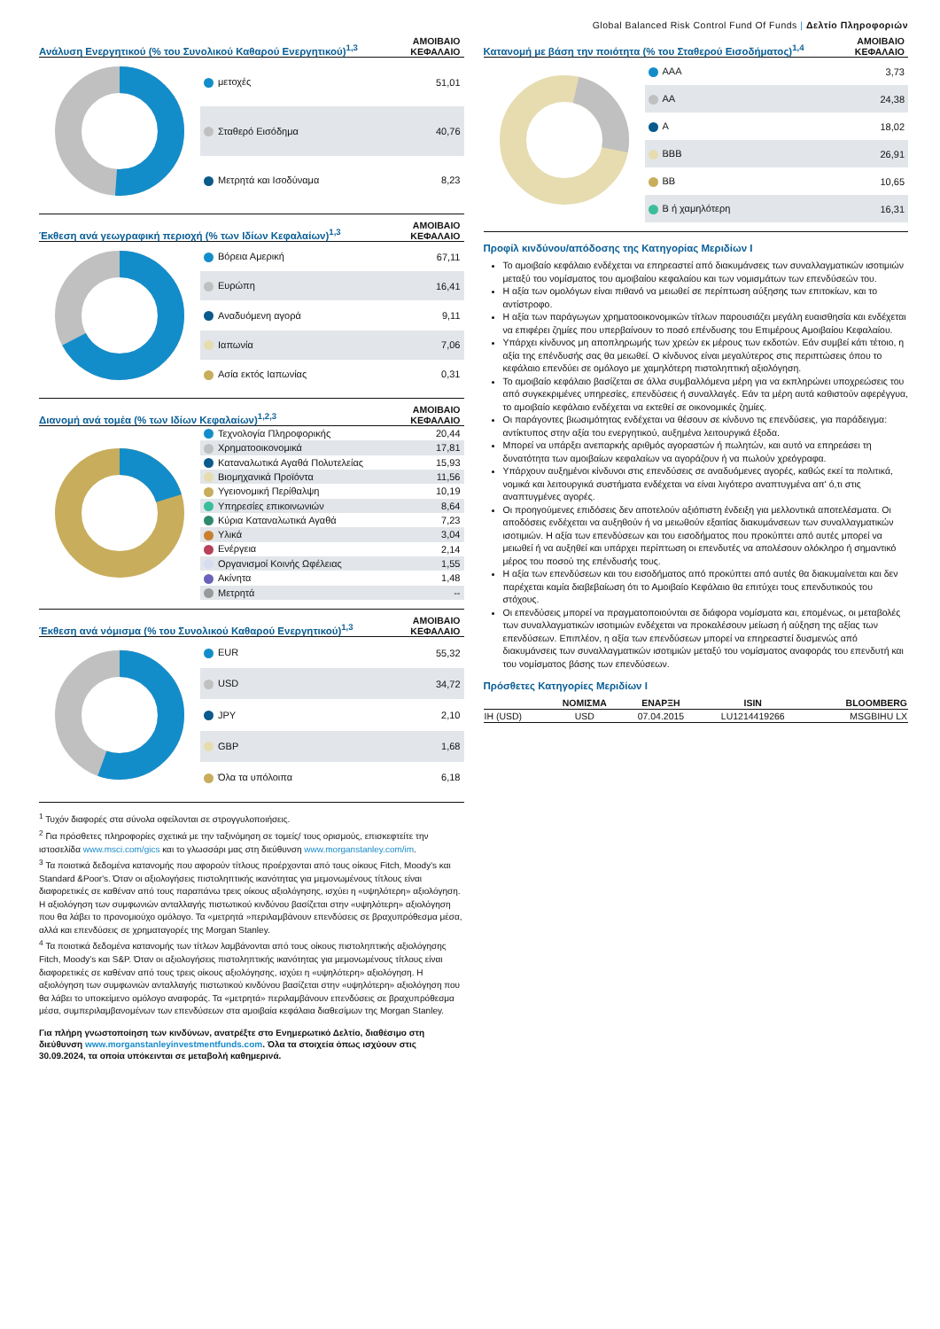Global Balanced Risk Control Fund Of Funds | Δελτίο Πληροφοριών
Ανάλυση Ενεργητικού (% του Συνολικού Καθαρού Ενεργητικού)<sup>1,3</sup>
ΑΜΟΙΒΑΙΟ
ΚΕΦΑΛΑΙΟ
| μετοχές | 51,01 |
| Σταθερό Εισόδημα | 40,76 |
| Μετρητά και Ισοδύναμα | 8,23 |
Έκθεση ανά γεωγραφική περιοχή (% των Ιδίων Κεφαλαίων)<sup>1,3</sup>
ΑΜΟΙΒΑΙΟ
ΚΕΦΑΛΑΙΟ
| Βόρεια Αμερική | 67,11 |
| Ευρώπη | 16,41 |
| Αναδυόμενη αγορά | 9,11 |
| Ιαπωνία | 7,06 |
| Ασία εκτός Ιαπωνίας | 0,31 |
Διανομή ανά τομέα (% των Ιδίων Κεφαλαίων)<sup>1,2,3</sup>
ΑΜΟΙΒΑΙΟ
ΚΕΦΑΛΑΙΟ
| Τεχνολογία Πληροφορικής | 20,44 |
| Χρηματοοικονομικά | 17,81 |
| Καταναλωτικά Αγαθά Πολυτελείας | 15,93 |
| Βιομηχανικά Προϊόντα | 11,56 |
| Υγειονομική Περίθαλψη | 10,19 |
| Υπηρεσίες επικοινωνιών | 8,64 |
| Κύρια Καταναλωτικά Αγαθά | 7,23 |
| Υλικά | 3,04 |
| Ενέργεια | 2,14 |
| Οργανισμοί Κοινής Ωφέλειας | 1,55 |
| Ακίνητα | 1,48 |
| Μετρητά | -- |
Έκθεση ανά νόμισμα (% του Συνολικού Καθαρού Ενεργητικού)<sup>1,3</sup>
ΑΜΟΙΒΑΙΟ
ΚΕΦΑΛΑΙΟ
| EUR | 55,32 |
| USD | 34,72 |
| JPY | 2,10 |
| GBP | 1,68 |
| Όλα τα υπόλοιπα | 6,18 |
<sup>1</sup> Τυχόν διαφορές στα σύνολα οφείλονται σε στρογγυλοποιήσεις.
<sup>2</sup> Για πρόσθετες πληροφορίες σχετικά με την ταξινόμηση σε τομείς/ τους ορισμούς, επισκεφτείτε την ιστοσελίδα www.msci.com/gics και το γλωσσάρι μας στη διεύθυνση www.morganstanley.com/im.
<sup>3</sup> Τα ποιοτικά δεδομένα κατανομής που αφορούν τίτλους προέρχονται από τους οίκους Fitch, Moody's και Standard &Poor's. Όταν οι αξιολογήσεις πιστοληπτικής ικανότητας για μεμονωμένους τίτλους είναι διαφορετικές σε καθέναν από τους παραπάνω τρεις οίκους αξιολόγησης, ισχύει η «υψηλότερη» αξιολόγηση. Η αξιολόγηση των συμφωνιών ανταλλαγής πιστωτικού κινδύνου βασίζεται στην «υψηλότερη» αξιολόγηση που θα λάβει το προνομιούχο ομόλογο. Τα «μετρητά »περιλαμβάνουν επενδύσεις σε βραχυπρόθεσμα μέσα, αλλά και επενδύσεις σε χρηματαγορές της Morgan Stanley.
<sup>4</sup> Τα ποιοτικά δεδομένα κατανομής των τίτλων λαμβάνονται από τους οίκους πιστοληπτικής αξιολόγησης Fitch, Moody’s και S&P. Όταν οι αξιολογήσεις πιστοληπτικής ικανότητας για μεμονωμένους τίτλους είναι διαφορετικές σε καθέναν από τους τρεις οίκους αξιολόγησης, ισχύει η «υψηλότερη» αξιολόγηση. Η αξιολόγηση των συμφωνιών ανταλλαγής πιστωτικού κινδύνου βασίζεται στην «υψηλότερη» αξιολόγηση που θα λάβει το υποκείμενο ομόλογο αναφοράς. Τα «μετρητά» περιλαμβάνουν επενδύσεις σε βραχυπρόθεσμα μέσα, συμπεριλαμβανομένων των επενδύσεων στα αμοιβαία κεφάλαια διαθεσίμων της Morgan Stanley.
Για πλήρη γνωστοποίηση των κινδύνων, ανατρέξτε στο Ενημερωτικό Δελτίο, διαθέσιμο στη διεύθυνση www.morganstanleyinvestmentfunds.com. Όλα τα στοιχεία όπως ισχύουν στις 30.09.2024, τα οποία υπόκεινται σε μεταβολή καθημερινά.
Κατανομή με βάση την ποιότητα (% του Σταθερού Εισοδήματος)<sup>1,4</sup>
ΑΜΟΙΒΑΙΟ
ΚΕΦΑΛΑΙΟ
| AAA | 3,73 |
| AA | 24,38 |
| A | 18,02 |
| BBB | 26,91 |
| BB | 10,65 |
| B ή χαμηλότερη | 16,31 |
Προφίλ κινδύνου/απόδοσης της Κατηγορίας Μεριδίων I
Το αμοιβαίο κεφάλαιο ενδέχεται να επηρεαστεί από διακυμάνσεις των συναλλαγματικών ισοτιμιών μεταξύ του νομίσματος του αμοιβαίου κεφαλαίου και των νομισμάτων των επενδύσεών του.
Η αξία των ομολόγων είναι πιθανό να μειωθεί σε περίπτωση αύξησης των επιτοκίων, και το αντίστροφο.
Η αξία των παράγωγων χρηματοοικονομικών τίτλων παρουσιάζει μεγάλη ευαισθησία και ενδέχεται να επιφέρει ζημίες που υπερβαίνουν το ποσό επένδυσης του Επιμέρους Αμοιβαίου Κεφαλαίου.
Υπάρχει κίνδυνος μη αποπληρωμής των χρεών εκ μέρους των εκδοτών. Εάν συμβεί κάτι τέτοιο, η αξία της επένδυσής σας θα μειωθεί. Ο κίνδυνος είναι μεγαλύτερος στις περιπτώσεις όπου το κεφάλαιο επενδύει σε ομόλογο με χαμηλότερη πιστοληπτική αξιολόγηση.
Το αμοιβαίο κεφάλαιο βασίζεται σε άλλα συμβαλλόμενα μέρη για να εκπληρώνει υποχρεώσεις του από συγκεκριμένες υπηρεσίες, επενδύσεις ή συναλλαγές. Εάν τα μέρη αυτά καθιστούν αφερέγγυα, το αμοιβαίο κεφάλαιο ενδέχεται να εκτεθεί σε οικονομικές ζημίες.
Οι παράγοντες βιωσιμότητας ενδέχεται να θέσουν σε κίνδυνο τις επενδύσεις, για παράδειγμα: αντίκτυπος στην αξία του ενεργητικού, αυξημένα λειτουργικά έξοδα.
Μπορεί να υπάρξει ανεπαρκής αριθμός αγοραστών ή πωλητών, και αυτό να επηρεάσει τη δυνατότητα των αμοιβαίων κεφαλαίων να αγοράζουν ή να πωλούν χρεόγραφα.
Υπάρχουν αυξημένοι κίνδυνοι στις επενδύσεις σε αναδυόμενες αγορές, καθώς εκεί τα πολιτικά, νομικά και λειτουργικά συστήματα ενδέχεται να είναι λιγότερο αναπτυγμένα απ' ό,τι στις αναπτυγμένες αγορές.
Οι προηγούμενες επιδόσεις δεν αποτελούν αξιόπιστη ένδειξη για μελλοντικά αποτελέσματα. Οι αποδόσεις ενδέχεται να αυξηθούν ή να μειωθούν εξαιτίας διακυμάνσεων των συναλλαγματικών ισοτιμιών. Η αξία των επενδύσεων και του εισοδήματος που προκύπτει από αυτές μπορεί να μειωθεί ή να αυξηθεί και υπάρχει περίπτωση οι επενδυτές να απολέσουν ολόκληρο ή σημαντικό μέρος του ποσού της επένδυσής τους.
Η αξία των επενδύσεων και του εισοδήματος από προκύπτει από αυτές θα διακυμαίνεται και δεν παρέχεται καμία διαβεβαίωση ότι το Αμοιβαίο Κεφάλαιο θα επιτύχει τους επενδυτικούς του στόχους.
Οι επενδύσεις μπορεί να πραγματοποιούνται σε διάφορα νομίσματα και, επομένως, οι μεταβολές των συναλλαγματικών ισοτιμιών ενδέχεται να προκαλέσουν μείωση ή αύξηση της αξίας των επενδύσεων. Επιπλέον, η αξία των επενδύσεων μπορεί να επηρεαστεί δυσμενώς από διακυμάνσεις των συναλλαγματικών ισοτιμιών μεταξύ του νομίσματος αναφοράς του επενδυτή και του νομίσματος βάσης των επενδύσεων.
Πρόσθετες Κατηγορίες Μεριδίων I
| | ΝΟΜΙΣΜΑ | ΕΝΑΡΞΗ | ISIN | BLOOMBERG |
| --- | --- | --- | --- | --- |
| IH (USD) | USD | 07.04.2015 | LU1214419266 | MSGBIHU LX |